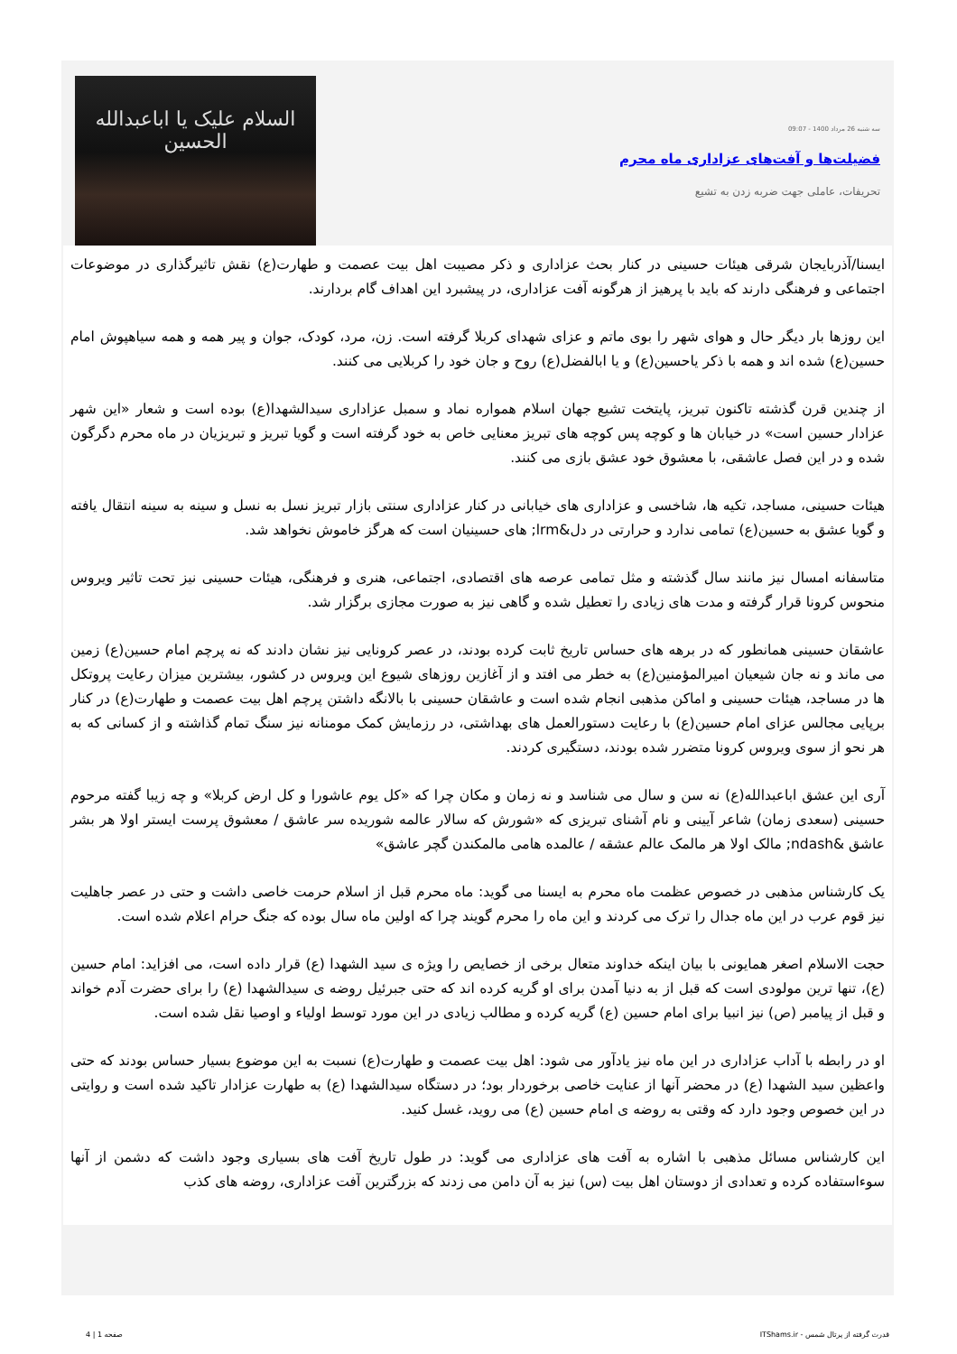سه شنبه 26 مرداد 1400 - 09:07
فضیلت‌ها و آفت‌های عزاداری ماه محرم
تحریفات، عاملی جهت ضربه زدن به تشیع
السلام علیک یا اباعبدالله الحسین
ایسنا/آذربایجان شرقی هیئات حسینی در کنار بحث عزاداری و ذکر مصیبت اهل بیت عصمت و طهارت(ع) نقش تاثیرگذاری در موضوعات اجتماعی و فرهنگی دارند که باید با پرهیز از هرگونه آفت عزاداری، در پیشبرد این اهداف گام بردارند.
این روزها بار دیگر حال و هوای شهر را بوی ماتم و عزای شهدای کربلا گرفته است. زن، مرد، کودک، جوان و پیر همه و همه سیاهپوش امام حسین(ع) شده اند و همه با ذکر یاحسین(ع) و یا ابالفضل(ع) روح و جان خود را کربلایی می کنند.
از چندین قرن گذشته تاکنون تبریز، پایتخت تشیع جهان اسلام همواره نماد و سمبل عزاداری سیدالشهدا(ع) بوده است و شعار «این شهر عزادار حسین است» در خیابان ها و کوچه پس کوچه های تبریز معنایی خاص به خود گرفته است و گویا تبریز و تبریزیان در ماه محرم دگرگون شده و در این فصل عاشقی، با معشوق خود عشق بازی می کنند.
هیئات حسینی، مساجد، تکیه ها، شاخسی و عزاداری های خیابانی در کنار عزاداری سنتی بازار تبریز نسل به نسل و سینه به سینه انتقال یافته و گویا عشق به حسین(ع) تمامی ندارد و حرارتی در دل&lrm; های حسینیان است که هرگز خاموش نخواهد شد.
متاسفانه امسال نیز مانند سال گذشته و مثل تمامی عرصه های اقتصادی، اجتماعی، هنری و فرهنگی، هیئات حسینی نیز تحت تاثیر ویروس منحوس کرونا قرار گرفته و مدت های زیادی را تعطیل شده و گاهی نیز به صورت مجازی برگزار شد.
عاشقان حسینی همانطور که در برهه های حساس تاریخ ثابت کرده بودند، در عصر کرونایی نیز نشان دادند که نه پرچم امام حسین(ع) زمین می ماند و نه جان شیعیان امیرالمؤمنین(ع) به خطر می افتد و از آغازین روزهای شیوع این ویروس در کشور، بیشترین میزان رعایت پروتکل ها در مساجد، هیئات حسینی و اماکن مذهبی انجام شده است و عاشقان حسینی با بالانگه داشتن پرچم اهل بیت عصمت و طهارت(ع) در کنار برپایی مجالس عزای امام حسین(ع) با رعایت دستورالعمل های بهداشتی، در رزمایش کمک مومنانه نیز سنگ تمام گذاشته و از کسانی که به هر نحو از سوی ویروس کرونا متضرر شده بودند، دستگیری کردند.
آری این عشق اباعبدالله(ع) نه سن و سال می شناسد و نه زمان و مکان چرا که «کل یوم عاشورا و کل ارض کربلا» و چه زیبا گفته مرحوم حسینی (سعدی زمان) شاعر آیینی و نام آشنای تبریزی که «شورش که سالار عالمه شوریده سر عاشق / معشوق پرست ایستر اولا هر بشر عاشق &ndash; مالک اولا هر مالمک عالم عشقه / عالمده هامی مالمکندن گچر عاشق»
یک کارشناس مذهبی در خصوص عظمت ماه محرم به ایسنا می گوید: ماه محرم قبل از اسلام حرمت خاصی داشت و حتی در عصر جاهلیت نیز قوم عرب در این ماه جدال را ترک می کردند و این ماه را محرم گویند چرا که اولین ماه سال بوده که جنگ حرام اعلام شده است.
حجت الاسلام اصغر همایونی با بیان اینکه خداوند متعال برخی از خصایص را ویژه ی سید الشهدا (ع) قرار داده است، می افزاید: امام حسین (ع)، تنها ترین مولودی است که قبل از به دنیا آمدن برای او گریه کرده اند که حتی جبرئیل روضه ی سیدالشهدا (ع) را برای حضرت آدم خواند و قبل از پیامبر (ص) نیز انبیا برای امام حسین (ع) گریه کرده و مطالب زیادی در این مورد توسط اولیاء و اوصیا نقل شده است.
او در رابطه با آداب عزاداری در این ماه نیز یادآور می شود: اهل بیت عصمت و طهارت(ع) نسبت به این موضوع بسیار حساس بودند که حتی واعظین سید الشهدا (ع) در محضر آنها از عنایت خاصی برخوردار بود؛ در دستگاه سیدالشهدا (ع) به طهارت عزادار تاکید شده است و روایتی در این خصوص وجود دارد که وقتی به روضه ی امام حسین (ع) می روید، غسل کنید.
این کارشناس مسائل مذهبی با اشاره به آفت های عزاداری می گوید: در طول تاریخ آفت های بسیاری وجود داشت که دشمن از آنها سوءاستفاده کرده و تعدادی از دوستان اهل بیت (س) نیز به آن دامن می زدند که بزرگترین آفت عزاداری، روضه های کذب
قدرت گرفته از پرتال شمس - ITShams.ir صفحه 1 | 4